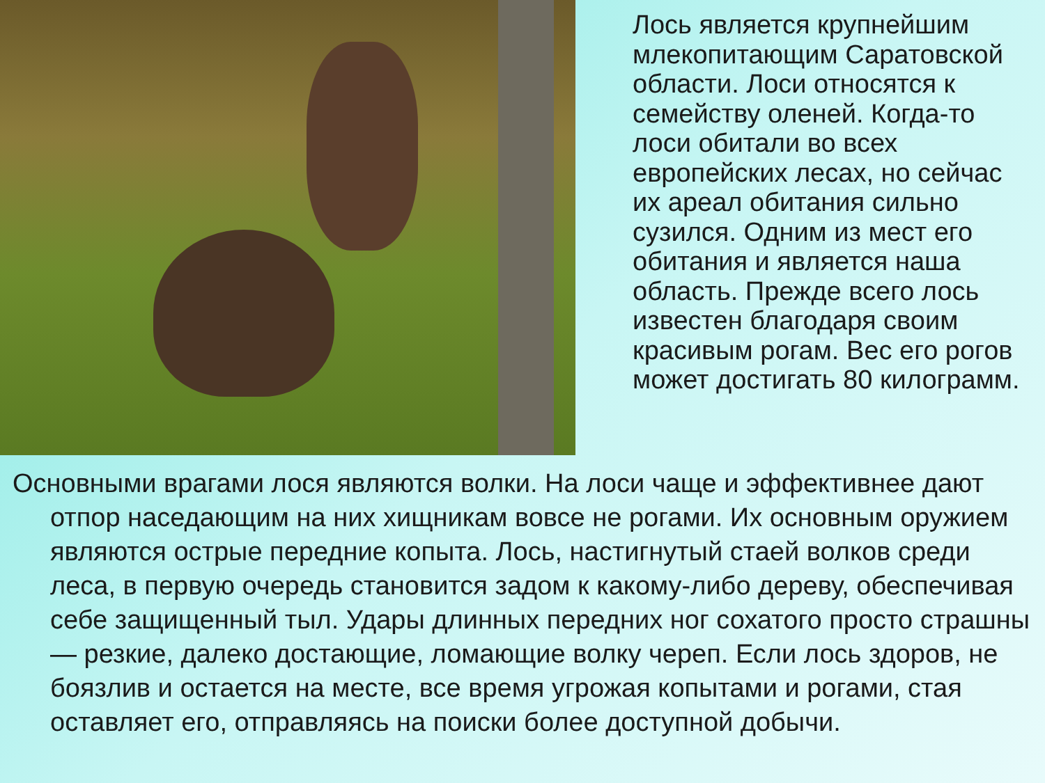Лось является крупнейшим млекопитающим Саратовской области. Лоси относятся к семейству оленей. Когда-то лоси обитали во всех европейских лесах, но сейчас их ареал обитания сильно сузился. Одним из мест его обитания и является наша область. Прежде всего лось известен благодаря своим красивым рогам. Вес его рогов может достигать 80 килограмм.
Основными врагами лося являются волки. На лоси чаще и эффективнее дают отпор наседающим на них хищникам вовсе не рогами. Их основным оружием являются острые передние копыта. Лось, настигнутый стаей волков среди леса, в первую очередь становится задом к какому-либо дереву, обеспечивая себе защищенный тыл. Удары длинных передних ног сохатого просто страшны — резкие, далеко достающие, ломающие волку череп. Если лось здоров, не боязлив и остается на месте, все время угрожая копытами и рогами, стая оставляет его, отправляясь на поиски более доступной добычи.